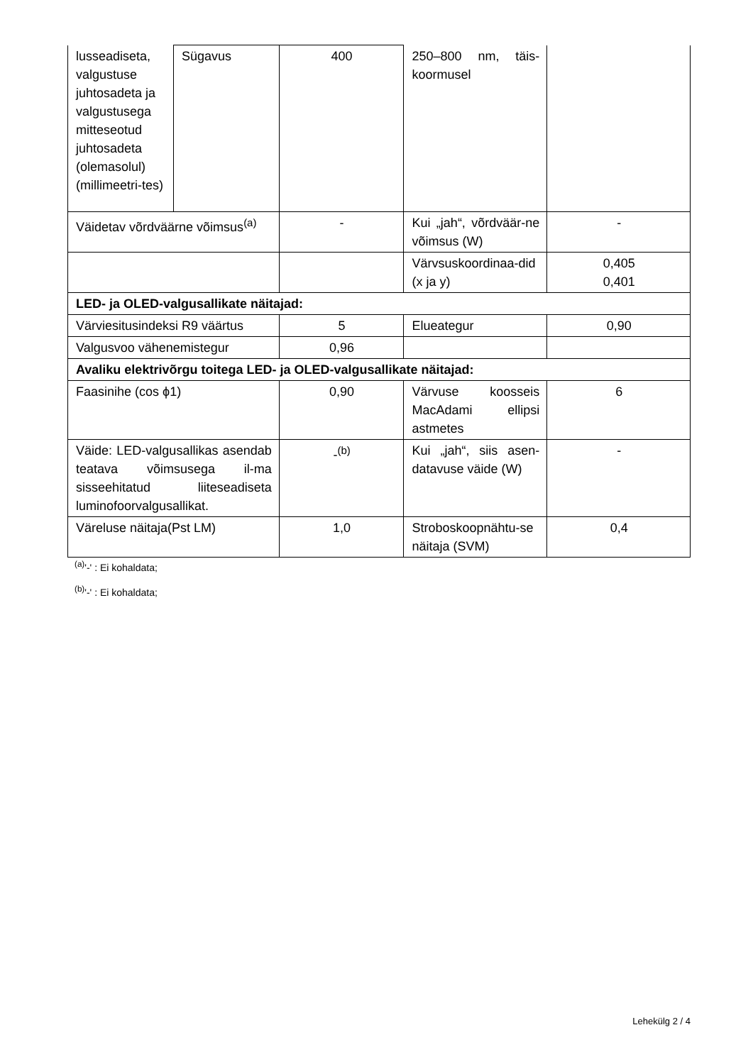| lusseadiseta, valgustuse juhtosadeta ja valgustusega mitteseotud juhtosadeta (olemasolul) (millimeetri-tes) | Sügavus | 400 | 250–800 nm, täis-koormusel | |
| Väidetav võrdväärne võimsus<sup>(a)</sup> | | - | Kui „jah“, võrdväär-ne võimsus (W) | - |
| | | | Värvsuskoordinaa-did (x ja y) | 0,405 0,401 |
| LED- ja OLED-valgusallikate näitajad: | | | | |
| Värviesitusindeksi R9 väärtus | | 5 | Elueategur | 0,90 |
| Valgusvoo vähenemistegur | | 0,96 | | |
| Avaliku elektrivõrgu toitega LED- ja OLED-valgusallikate näitajad: | | | | |
| Faasinihe (cos ϕ1) | | 0,90 | Värvuse koosseis MacAdami ellipsi astmetes | 6 |
| Väide: LED-valgusallikas asendab teatava võimsusega il-ma sisseehitatud liiteseadiseta luminofoorvalgusallikat. | | -<sup>(b)</sup> | Kui „jah“, siis asen-datavuse väide (W) | - |
| Väreluse näitaja(Pst LM) | | 1,0 | Stroboskoopnähtu-se näitaja (SVM) | 0,4 |
<sup>(a)</sup> '-' : Ei kohaldata;
<sup>(b)</sup> '-' : Ei kohaldata;
Lehekülg 2 / 4